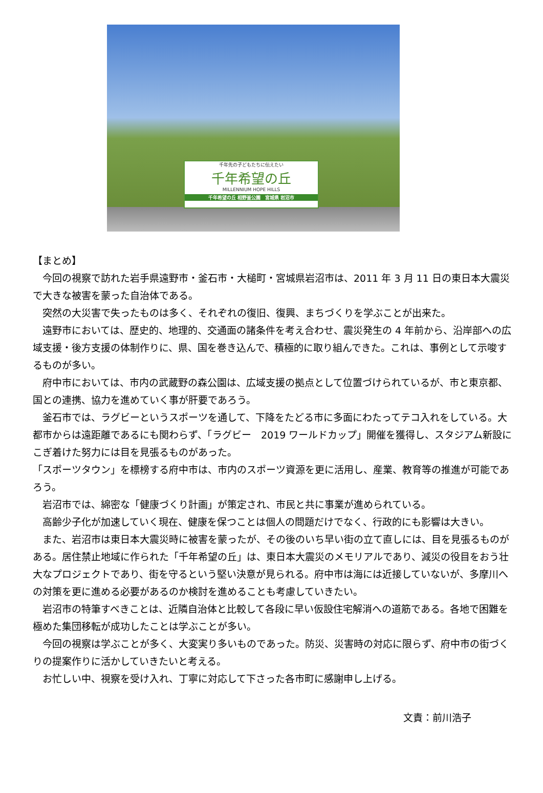千年先の子どもたちに伝えたい
千年希望の丘
MILLENNIUM HOPE HILLS
千年希望の丘 相野釜公園　宮城県 岩沼市
【まとめ】
今回の視察で訪れた岩手県遠野市・釜石市・大槌町・宮城県岩沼市は、2011 年 3 月 11 日の東日本大震災で大きな被害を蒙った自治体である。
突然の大災害で失ったものは多く、それぞれの復旧、復興、まちづくりを学ぶことが出来た。
遠野市においては、歴史的、地理的、交通面の諸条件を考え合わせ、震災発生の 4 年前から、沿岸部への広域支援・後方支援の体制作りに、県、国を巻き込んで、積極的に取り組んできた。これは、事例として示唆するものが多い。
府中市においては、市内の武蔵野の森公園は、広域支援の拠点として位置づけられているが、市と東京都、国との連携、協力を進めていく事が肝要であろう。
釜石市では、ラグビーというスポーツを通して、下降をたどる市に多面にわたってテコ入れをしている。大都市からは遠距離であるにも関わらず、「ラグビー　2019 ワールドカップ」開催を獲得し、スタジアム新設にこぎ着けた努力には目を見張るものがあった。
「スポーツタウン」を標榜する府中市は、市内のスポーツ資源を更に活用し、産業、教育等の推進が可能であろう。
岩沼市では、綿密な「健康づくり計画」が策定され、市民と共に事業が進められている。
高齢少子化が加速していく現在、健康を保つことは個人の問題だけでなく、行政的にも影響は大きい。
また、岩沼市は東日本大震災時に被害を蒙ったが、その後のいち早い街の立て直しには、目を見張るものがある。居住禁止地域に作られた「千年希望の丘」は、東日本大震災のメモリアルであり、減災の役目をおう壮大なプロジェクトであり、街を守るという堅い決意が見られる。府中市は海には近接していないが、多摩川への対策を更に進める必要があるのか検討を進めることも考慮していきたい。
岩沼市の特筆すべきことは、近隣自治体と比較して各段に早い仮設住宅解消への道筋である。各地で困難を極めた集団移転が成功したことは学ぶことが多い。
今回の視察は学ぶことが多く、大変実り多いものであった。防災、災害時の対応に限らず、府中市の街づくりの提案作りに活かしていきたいと考える。
お忙しい中、視察を受け入れ、丁寧に対応して下さった各市町に感謝申し上げる。
文責：前川浩子